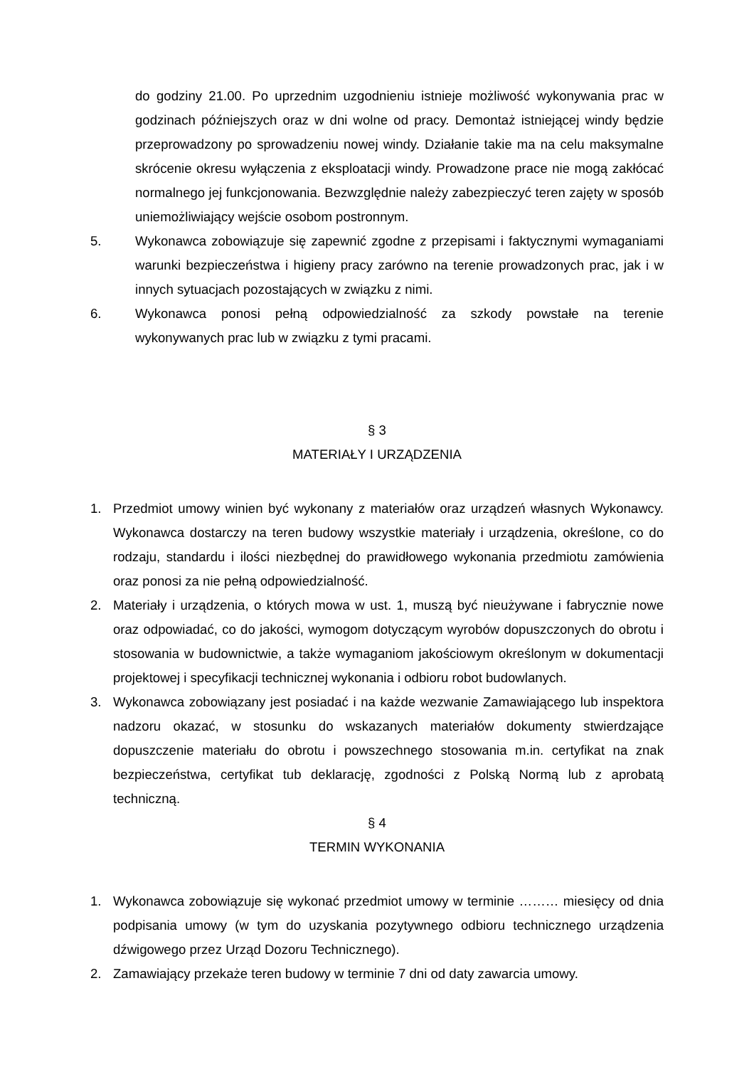do godziny 21.00. Po uprzednim uzgodnieniu istnieje możliwość wykonywania prac w godzinach późniejszych oraz w dni wolne od pracy. Demontaż istniejącej windy będzie przeprowadzony po sprowadzeniu nowej windy. Działanie takie ma na celu maksymalne skrócenie okresu wyłączenia z eksploatacji windy. Prowadzone prace nie mogą zakłócać normalnego jej funkcjonowania. Bezwzględnie należy zabezpieczyć teren zajęty w sposób uniemożliwiający wejście osobom postronnym.
5. Wykonawca zobowiązuje się zapewnić zgodne z przepisami i faktycznymi wymaganiami warunki bezpieczeństwa i higieny pracy zarówno na terenie prowadzonych prac, jak i w innych sytuacjach pozostających w związku z nimi.
6. Wykonawca ponosi pełną odpowiedzialność za szkody powstałe na terenie wykonywanych prac lub w związku z tymi pracami.
§ 3
MATERIAŁY I URZĄDZENIA
1. Przedmiot umowy winien być wykonany z materiałów oraz urządzeń własnych Wykonawcy. Wykonawca dostarczy na teren budowy wszystkie materiały i urządzenia, określone, co do rodzaju, standardu i ilości niezbędnej do prawidłowego wykonania przedmiotu zamówienia oraz ponosi za nie pełną odpowiedzialność.
2. Materiały i urządzenia, o których mowa w ust. 1, muszą być nieużywane i fabrycznie nowe oraz odpowiadać, co do jakości, wymogom dotyczącym wyrobów dopuszczonych do obrotu i stosowania w budownictwie, a także wymaganiom jakościowym określonym w dokumentacji projektowej i specyfikacji technicznej wykonania i odbioru robot budowlanych.
3. Wykonawca zobowiązany jest posiadać i na każde wezwanie Zamawiającego lub inspektora nadzoru okazać, w stosunku do wskazanych materiałów dokumenty stwierdzające dopuszczenie materiału do obrotu i powszechnego stosowania m.in. certyfikat na znak bezpieczeństwa, certyfikat tub deklarację, zgodności z Polską Normą lub z aprobatą techniczną.
§ 4
TERMIN WYKONANIA
1. Wykonawca zobowiązuje się wykonać przedmiot umowy w terminie ……… miesięcy od dnia podpisania umowy (w tym do uzyskania pozytywnego odbioru technicznego urządzenia dźwigowego przez Urząd Dozoru Technicznego).
2. Zamawiający przekaże teren budowy w terminie 7 dni od daty zawarcia umowy.